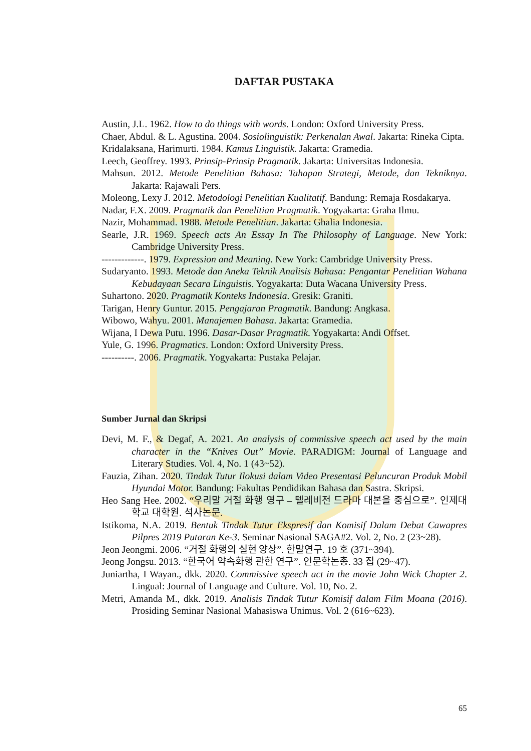DAFTAR PUSTAKA
Austin, J.L. 1962. How to do things with words. London: Oxford University Press.
Chaer, Abdul. & L. Agustina. 2004. Sosiolinguistik: Perkenalan Awal. Jakarta: Rineka Cipta.
Kridalaksana, Harimurti. 1984. Kamus Linguistik. Jakarta: Gramedia.
Leech, Geoffrey. 1993. Prinsip-Prinsip Pragmatik. Jakarta: Universitas Indonesia.
Mahsun. 2012. Metode Penelitian Bahasa: Tahapan Strategi, Metode, dan Tekniknya. Jakarta: Rajawali Pers.
Moleong, Lexy J. 2012. Metodologi Penelitian Kualitatif. Bandung: Remaja Rosdakarya.
Nadar, F.X. 2009. Pragmatik dan Penelitian Pragmatik. Yogyakarta: Graha Ilmu.
Nazir, Mohammad. 1988. Metode Penelitian. Jakarta: Ghalia Indonesia.
Searle, J.R. 1969. Speech acts An Essay In The Philosophy of Language. New York: Cambridge University Press.
-------------. 1979. Expression and Meaning. New York: Cambridge University Press.
Sudaryanto. 1993. Metode dan Aneka Teknik Analisis Bahasa: Pengantar Penelitian Wahana Kebudayaan Secara Linguistis. Yogyakarta: Duta Wacana University Press.
Suhartono. 2020. Pragmatik Konteks Indonesia. Gresik: Graniti.
Tarigan, Henry Guntur. 2015. Pengajaran Pragmatik. Bandung: Angkasa.
Wibowo, Wahyu. 2001. Manajemen Bahasa. Jakarta: Gramedia.
Wijana, I Dewa Putu. 1996. Dasar-Dasar Pragmatik. Yogyakarta: Andi Offset.
Yule, G. 1996. Pragmatics. London: Oxford University Press.
----------. 2006. Pragmatik. Yogyakarta: Pustaka Pelajar.
Sumber Jurnal dan Skripsi
Devi, M. F., & Degaf, A. 2021. An analysis of commissive speech act used by the main character in the “Knives Out” Movie. PARADIGM: Journal of Language and Literary Studies. Vol. 4, No. 1 (43~52).
Fauzia, Zihan. 2020. Tindak Tutur Ilokusi dalam Video Presentasi Peluncuran Produk Mobil Hyundai Motor. Bandung: Fakultas Pendidikan Bahasa dan Sastra. Skripsi.
Heo Sang Hee. 2002. “우리말 거절 화행 영구 – 텔레비전 드라마 대본을 중심으로”. 인제대학교 대학원. 석사논문.
Istikoma, N.A. 2019. Bentuk Tindak Tutur Ekspresif dan Komisif Dalam Debat Cawapres Pilpres 2019 Putaran Ke-3. Seminar Nasional SAGA#2. Vol. 2, No. 2 (23~28).
Jeon Jeongmi. 2006. “거절 화행의 실현 양상”. 한말연구. 19 호 (371~394).
Jeong Jongsu. 2013. “한국어 약속화행 관한 연구”. 인문학논총. 33 집 (29~47).
Juniartha, I Wayan., dkk. 2020. Commissive speech act in the movie John Wick Chapter 2. Lingual: Journal of Language and Culture. Vol. 10, No. 2.
Metri, Amanda M., dkk. 2019. Analisis Tindak Tutur Komisif dalam Film Moana (2016). Prosiding Seminar Nasional Mahasiswa Unimus. Vol. 2 (616~623).
65